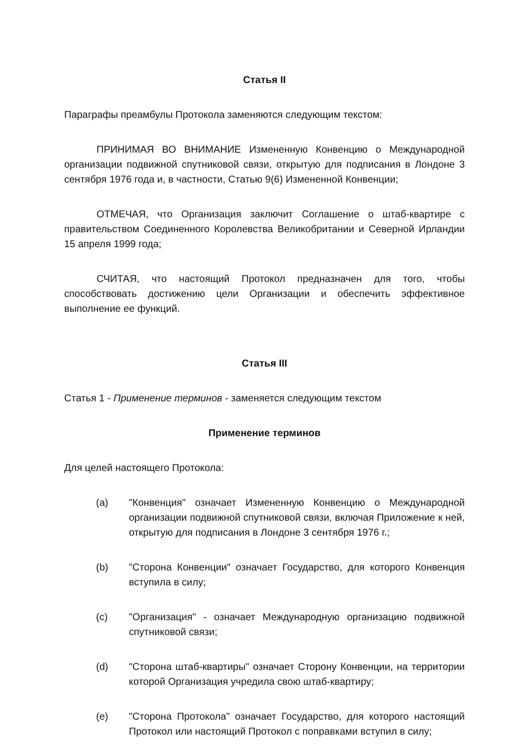Статья II
Параграфы преамбулы Протокола заменяются следующим текстом:
ПРИНИМАЯ ВО ВНИМАНИЕ Измененную Конвенцию о Международной организации подвижной спутниковой связи, открытую для подписания в Лондоне 3 сентября 1976 года и, в частности, Статью 9(6) Измененной Конвенции;
ОТМЕЧАЯ, что Организация заключит Соглашение о штаб-квартире с правительством Соединенного Королевства Великобритании и Северной Ирландии 15 апреля 1999 года;
СЧИТАЯ, что настоящий Протокол предназначен для того, чтобы способствовать достижению цели Организации и обеспечить эффективное выполнение ее функций.
Статья III
Статья 1 - Применение терминов - заменяется следующим текстом
Применение терминов
Для целей настоящего Протокола:
(a) "Конвенция" означает Измененную Конвенцию о Международной организации подвижной спутниковой связи, включая Приложение к ней, открытую для подписания в Лондоне 3 сентября 1976 г.;
(b) "Сторона Конвенции" означает Государство, для которого Конвенция вступила в силу;
(c) "Организация" - означает Международную организацию подвижной спутниковой связи;
(d) "Сторона штаб-квартиры" означает Сторону Конвенции, на территории которой Организация учредила свою штаб-квартиру;
(e) "Сторона Протокола" означает Государство, для которого настоящий Протокол или настоящий Протокол с поправками вступил в силу;